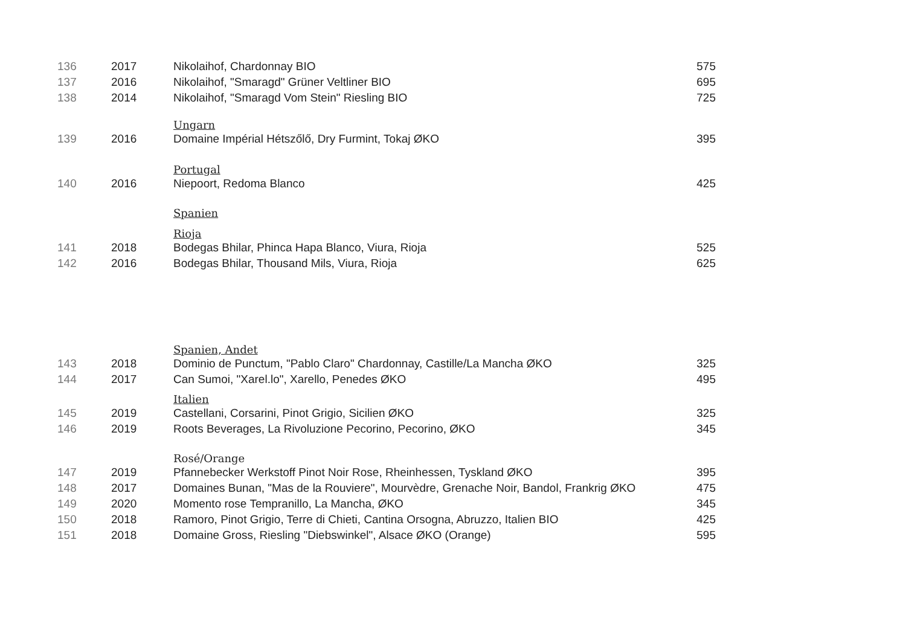| 136 | 2017 | Nikolaihof, Chardonnay BIO | 575 |
| 137 | 2016 | Nikolaihof, "Smaragd" Grüner Veltliner BIO | 695 |
| 138 | 2014 | Nikolaihof, "Smaragd Vom Stein" Riesling BIO | 725 |
| | | Ungarn | |
| 139 | 2016 | Domaine Impérial Hétszőlő, Dry Furmint, Tokaj ØKO | 395 |
| | | Portugal | |
| 140 | 2016 | Niepoort, Redoma Blanco | 425 |
| | | Spanien | |
| | | Rioja | |
| 141 | 2018 | Bodegas Bhilar, Phinca Hapa Blanco, Viura, Rioja | 525 |
| 142 | 2016 | Bodegas Bhilar, Thousand Mils, Viura, Rioja | 625 |
| | | Spanien, Andet | |
| 143 | 2018 | Dominio de Punctum, "Pablo Claro" Chardonnay, Castille/La Mancha ØKO | 325 |
| 144 | 2017 | Can Sumoi, "Xarel.lo", Xarello, Penedes ØKO | 495 |
| | | Italien | |
| 145 | 2019 | Castellani, Corsarini, Pinot Grigio, Sicilien ØKO | 325 |
| 146 | 2019 | Roots Beverages, La Rivoluzione Pecorino, Pecorino, ØKO | 345 |
| | | Rosé/Orange | |
| 147 | 2019 | Pfannebecker Werkstoff Pinot Noir Rose, Rheinhessen, Tyskland ØKO | 395 |
| 148 | 2017 | Domaines Bunan, "Mas de la Rouviere", Mourvèdre, Grenache Noir, Bandol, Frankrig ØKO | 475 |
| 149 | 2020 | Momento rose Tempranillo, La Mancha, ØKO | 345 |
| 150 | 2018 | Ramoro, Pinot Grigio, Terre di Chieti, Cantina Orsogna, Abruzzo, Italien BIO | 425 |
| 151 | 2018 | Domaine Gross, Riesling "Diebswinkel", Alsace ØKO (Orange) | 595 |